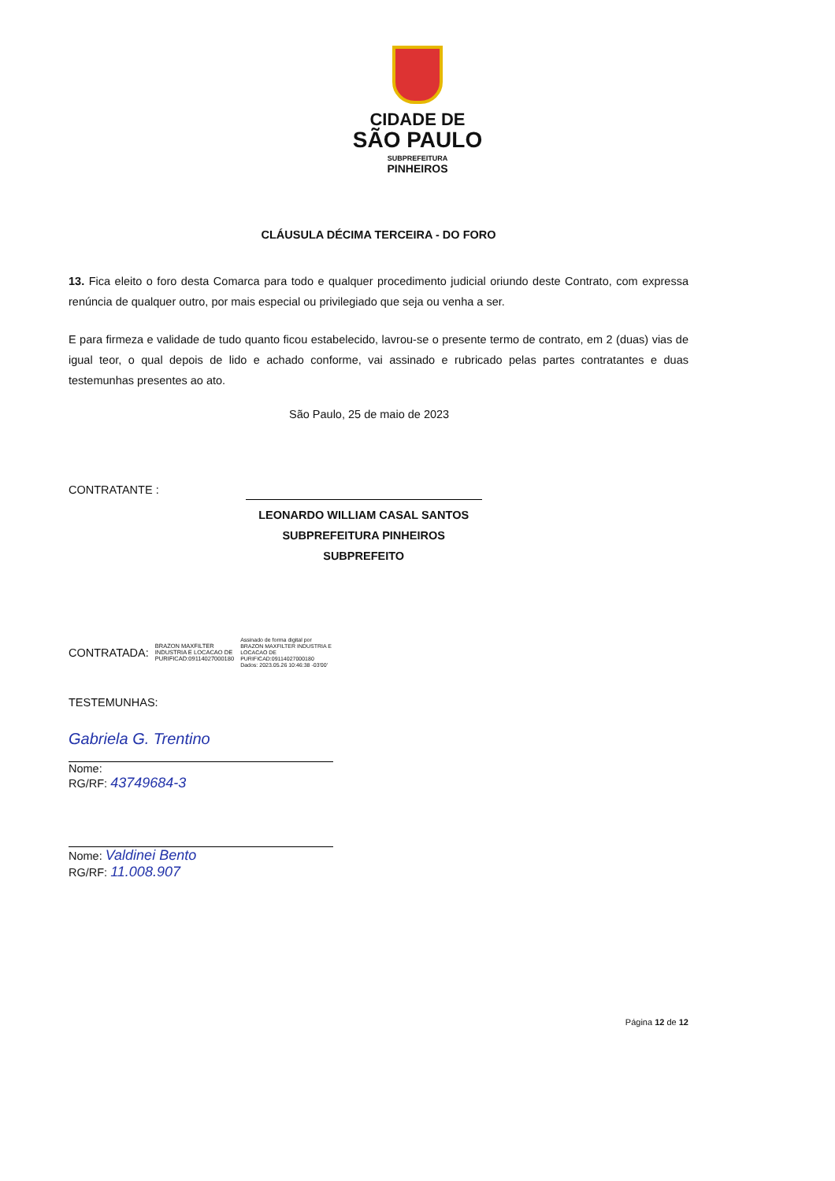CIDADE DE
SÃO PAULO
SUBPREFEITURA
PINHEIROS
CLÁUSULA DÉCIMA TERCEIRA - DO FORO
13. Fica eleito o foro desta Comarca para todo e qualquer procedimento judicial oriundo deste Contrato, com expressa renúncia de qualquer outro, por mais especial ou privilegiado que seja ou venha a ser.
E para firmeza e validade de tudo quanto ficou estabelecido, lavrou-se o presente termo de contrato, em 2 (duas) vias de igual teor, o qual depois de lido e achado conforme, vai assinado e rubricado pelas partes contratantes e duas testemunhas presentes ao ato.
São Paulo, 25 de maio de 2023
CONTRATANTE :
LEONARDO WILLIAM CASAL SANTOS
SUBPREFEITURA PINHEIROS
SUBPREFEITO
CONTRATADA:
BRAZON MAXFILTER
INDUSTRIA E LOCACAO DE
PURIFICAD:09114027000180
Assinado de forma digital por
BRAZON MAXFILTER INDUSTRIA E
LOCACAO DE
PURIFICAD:09114027000180
Dados: 2023.05.26 10:46:38 -03'00'
TESTEMUNHAS:
Gabriela G. Trentino
Nome:
RG/RF: 43749684-3
Nome: Valdinei Bento
RG/RF: 11.008.907
Página 12 de 12